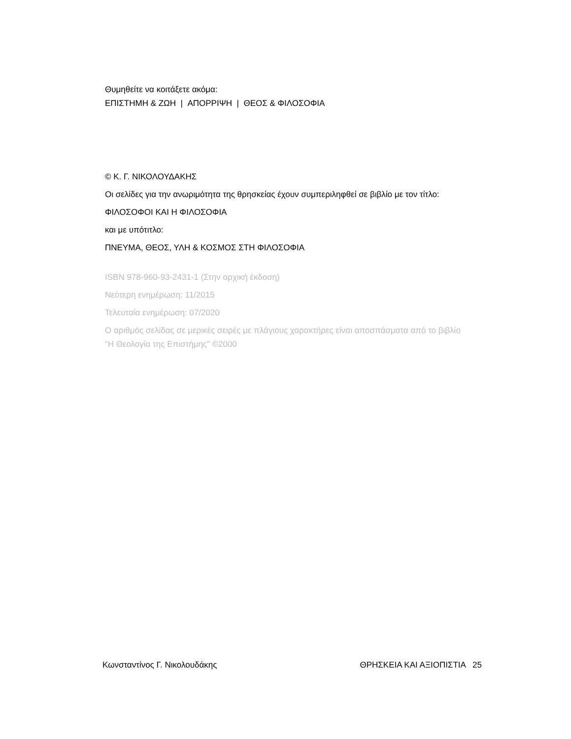Θυμηθείτε να κοιτάξετε ακόμα:
ΕΠΙΣΤΗΜΗ & ΖΩΗ | ΑΠΟΡΡΙΨΗ | ΘΕΟΣ & ΦΙΛΟΣΟΦΙΑ
© Κ. Γ. ΝΙΚΟΛΟΥΔΑΚΗΣ
Οι σελίδες για την ανωριμότητα της θρησκείας έχουν συμπεριληφθεί σε βιβλίο με τον τίτλο:
ΦΙΛΟΣΟΦΟΙ ΚΑΙ Η ΦΙΛΟΣΟΦΙΑ
και με υπότιτλο:
ΠΝΕΥΜΑ, ΘΕΟΣ, ΥΛΗ & ΚΟΣΜΟΣ ΣΤΗ ΦΙΛΟΣΟΦΙΑ
ISBN 978-960-93-2431-1 (Στην αρχική έκδοση)
Νεότερη ενημέρωση: 11/2015
Τελευταία ενημέρωση: 07/2020
Ο αριθμός σελίδας σε μερικές σειρές με πλάγιους χαρακτήρες είναι αποσπάσματα από το βιβλίο “Η Θεολογία της Επιστήμης” ©2000
Κωνσταντίνος Γ. Νικολουδάκης ΘΡΗΣΚΕΙΑ ΚΑΙ ΑΞΙΟΠΙΣΤΙΑ 25